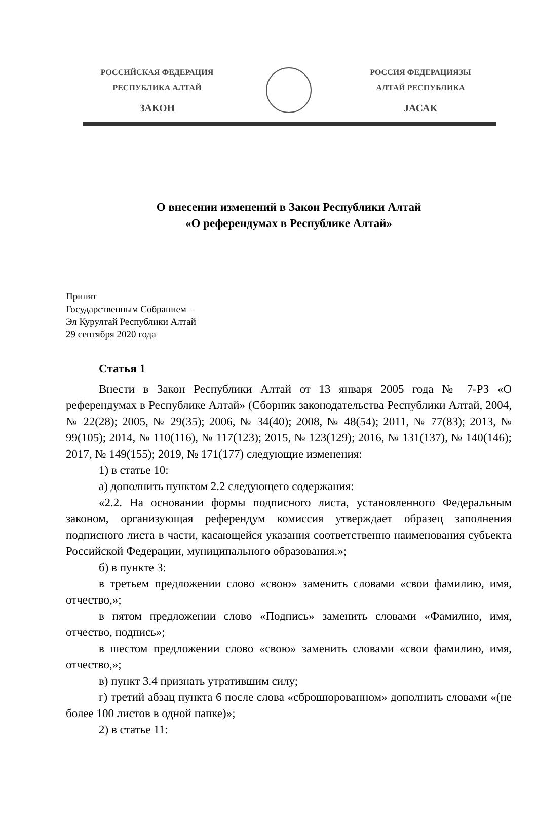РОССИЙСКАЯ ФЕДЕРАЦИЯ
РЕСПУБЛИКА АЛТАЙ
ЗАКОН
РОССИЯ ФЕДЕРАЦИЯЗЫ
АЛТАЙ РЕСПУБЛИКА
JАСАК
О внесении изменений в Закон Республики Алтай
«О референдумах в Республике Алтай»
Принят
Государственным Собранием –
Эл Курултай Республики Алтай
29 сентября 2020 года
Статья 1
Внести в Закон Республики Алтай от 13 января 2005 года № 7-РЗ «О референдумах в Республике Алтай» (Сборник законодательства Республики Алтай, 2004, № 22(28); 2005, № 29(35); 2006, № 34(40); 2008, № 48(54); 2011, № 77(83); 2013, № 99(105); 2014, № 110(116), № 117(123); 2015, № 123(129); 2016, № 131(137), № 140(146); 2017, № 149(155); 2019, № 171(177) следующие изменения:
1) в статье 10:
а) дополнить пунктом 2.2 следующего содержания:
«2.2. На основании формы подписного листа, установленного Федеральным законом, организующая референдум комиссия утверждает образец заполнения подписного листа в части, касающейся указания соответственно наименования субъекта Российской Федерации, муниципального образования.»;
б) в пункте 3:
в третьем предложении слово «свою» заменить словами «свои фамилию, имя, отчество,»;
в пятом предложении слово «Подпись» заменить словами «Фамилию, имя, отчество, подпись»;
в шестом предложении слово «свою» заменить словами «свои фамилию, имя, отчество,»;
в) пункт 3.4 признать утратившим силу;
г) третий абзац пункта 6 после слова «сброшюрованном» дополнить словами «(не более 100 листов в одной папке)»;
2) в статье 11: